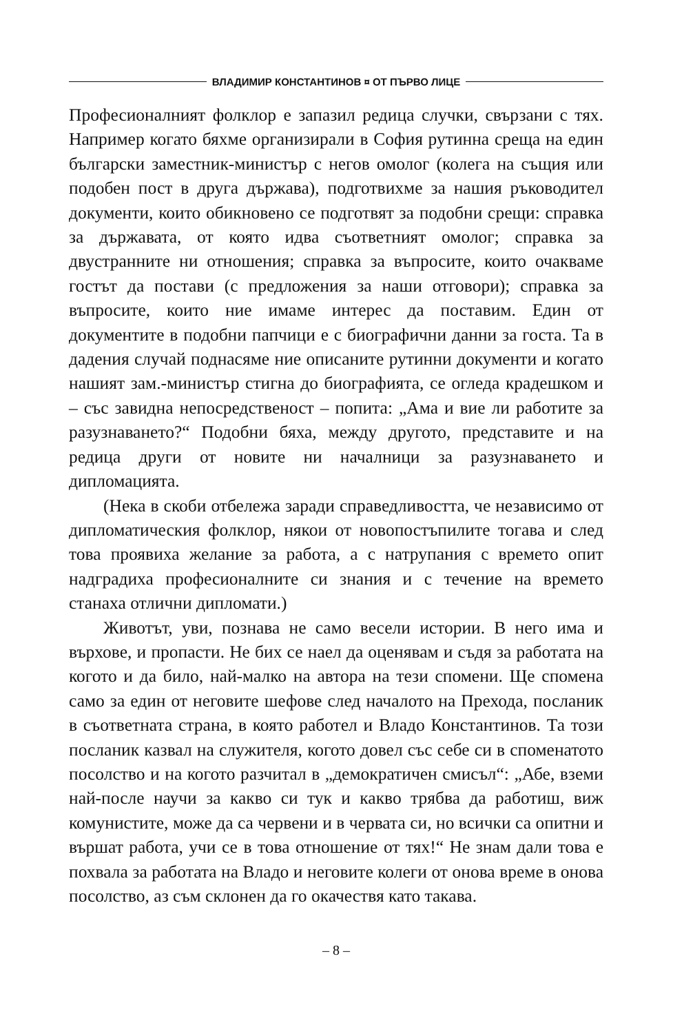ВЛАДИМИР КОНСТАНТИНОВ ¤ ОТ ПЪРВО ЛИЦЕ
Професионалният фолклор е запазил редица случки, свързани с тях. Например когато бяхме организирали в София рутинна среща на един български заместник-министър с негов омолог (колега на същия или подобен пост в друга държава), подготвихме за нашия ръководител документи, които обикновено се подготвят за подобни срещи: справка за държавата, от която идва съответният омолог; справка за двустранните ни отношения; справка за въпросите, които очакваме гостът да постави (с предложения за наши отговори); справка за въпросите, които ние имаме интерес да поставим. Един от документите в подобни папчици е с биографични данни за госта. Та в дадения случай поднасяме ние описаните рутинни документи и когато нашият зам.-министър стигна до биографията, се огледа крадешком и – със завидна непосредственост – попита: „Ама и вие ли работите за разузнаването?“ Подобни бяха, между другото, представите и на редица други от новите ни началници за разузнаването и дипломацията.
(Нека в скоби отбележа заради справедливостта, че независимо от дипломатическия фолклор, някои от новопостъпилите тогава и след това проявиха желание за работа, а с натрупания с времето опит надградиха професионалните си знания и с течение на времето станаха отлични дипломати.)
Животът, уви, познава не само весели истории. В него има и върхове, и пропасти. Не бих се наел да оценявам и съдя за работата на когото и да било, най-малко на автора на тези спомени. Ще спомена само за един от неговите шефове след началото на Прехода, посланик в съответната страна, в която работел и Владо Константинов. Та този посланик казвал на служителя, когото довел със себе си в споменатото посолство и на когото разчитал в „демократичен смисъл“: „Абе, вземи най-после научи за какво си тук и какво трябва да работиш, виж комунистите, може да са червени и в червата си, но всички са опитни и вършат работа, учи се в това отношение от тях!“ Не знам дали това е похвала за работата на Владо и неговите колеги от онова време в онова посолство, аз съм склонен да го окачествя като такава.
– 8 –